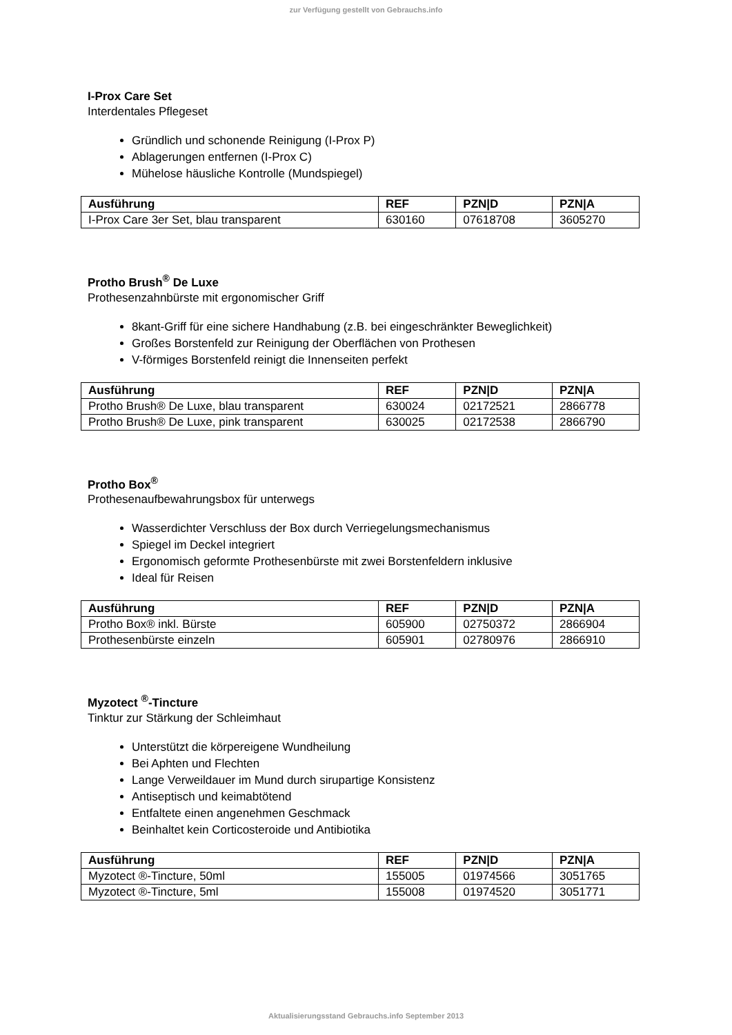zur Verfügung gestellt von Gebrauchs.info
I-Prox Care Set
Interdentales Pflegeset
Gründlich und schonende Reinigung (I-Prox P)
Ablagerungen entfernen (I-Prox C)
Mühelose häusliche Kontrolle (Mundspiegel)
| Ausführung | REF | PZN/D | PZN/A |
| --- | --- | --- | --- |
| I-Prox Care 3er Set, blau transparent | 630160 | 07618708 | 3605270 |
Protho Brush<sup>®</sup> De Luxe
Prothesenzahnbürste mit ergonomischer Griff
8kant-Griff für eine sichere Handhabung (z.B. bei eingeschränkter Beweglichkeit)
Großes Borstenfeld zur Reinigung der Oberflächen von Prothesen
V-förmiges Borstenfeld reinigt die Innenseiten perfekt
| Ausführung | REF | PZN/D | PZN/A |
| --- | --- | --- | --- |
| Protho Brush® De Luxe, blau transparent | 630024 | 02172521 | 2866778 |
| Protho Brush® De Luxe, pink transparent | 630025 | 02172538 | 2866790 |
Protho Box<sup>®</sup>
Prothesenaufbewahrungsbox für unterwegs
Wasserdichter Verschluss der Box durch Verriegelungsmechanismus
Spiegel im Deckel integriert
Ergonomisch geformte Prothesenbürste mit zwei Borstenfeldern inklusive
Ideal für Reisen
| Ausführung | REF | PZN/D | PZN/A |
| --- | --- | --- | --- |
| Protho Box® inkl. Bürste | 605900 | 02750372 | 2866904 |
| Prothesenbürste einzeln | 605901 | 02780976 | 2866910 |
Myzotect <sup>®</sup>-Tincture
Tinktur zur Stärkung der Schleimhaut
Unterstützt die körpereigene Wundheilung
Bei Aphten und Flechten
Lange Verweildauer im Mund durch sirupartige Konsistenz
Antiseptisch und keimabtötend
Entfaltete einen angenehmen Geschmack
Beinhaltet kein Corticosteroide und Antibiotika
| Ausführung | REF | PZN/D | PZN/A |
| --- | --- | --- | --- |
| Myzotect ®-Tincture, 50ml | 155005 | 01974566 | 3051765 |
| Myzotect ®-Tincture, 5ml | 155008 | 01974520 | 3051771 |
Aktualisierungsstand Gebrauchs.info September 2013